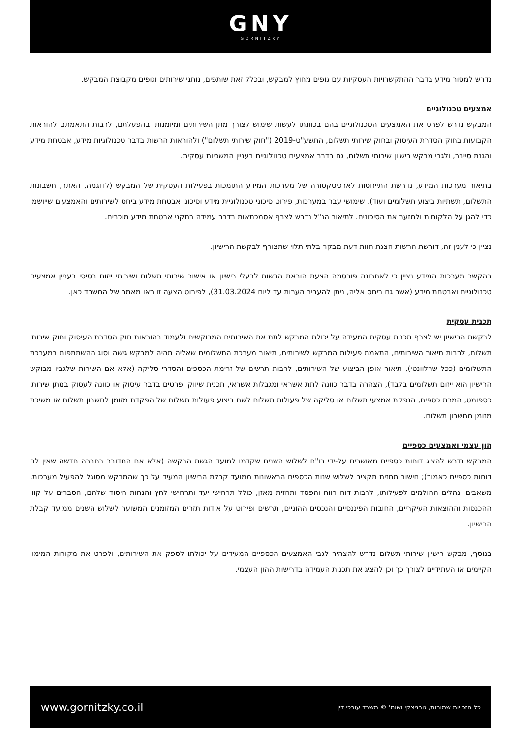GNY
GORNITZKY
נדרש למסור מידע בדבר ההתקשרויות העסקיות עם גופים מחוץ למבקש, ובכלל זאת שותפים, נותני שירותים וגופים מקבוצת המבקש.
אמצעים טכנולוגיים
המבקש נדרש לפרט את האמצעים הטכנולוגיים בהם בכוונתו לעשות שימוש לצורך מתן השירותים ומיומנותו בהפעלתם, לרבות התאמתם להוראות הקבועות בחוק הסדרת העיסוק ובחוק שירותי תשלום, התשע"ט-2019 ("חוק שירותי תשלום") ולהוראות הרשות בדבר טכנולוגיות מידע, אבטחת מידע והגנת סייבר, ולגבי מבקש רישיון שירותי תשלום, גם בדבר אמצעים טכנולוגיים בעניין המשכיות עסקית.
בתיאור מערכות המידע, נדרשת התייחסות לארכיטקטורה של מערכות המידע התומכות בפעילות העסקית של המבקש (לדוגמה, האתר, חשבונות התשלום, תשתיות ביצוע תשלומים ועוד), שימושי עבר במערכות, פירוט סיכוני טכנולוגיית מידע וסיכוני אבטחת מידע ביחס לשירותים והאמצעים שייושמו כדי להגן על הלקוחות ולמזער את הסיכונים. לתיאור הנ"ל נדרש לצרף אסמכתאות בדבר עמידה בתקני אבטחת מידע מוכרים.
נציין כי לענין זה, דורשת הרשות הצגת חוות דעת מבקר בלתי תלוי שתצורף לבקשת הרישיון.
בהקשר מערכות המידע נציין כי לאחרונה פורסמה הצעת הוראת הרשות לבעלי רישיון או אישור שירותי תשלום ושירותי ייזום בסיסי בעניין אמצעים טכנולוגיים ואבטחת מידע (אשר גם ביחס אליה, ניתן להעביר הערות עד ליום 31.03.2024), לפירוט הצעה זו ראו מאמר של המשרד כאן.
תכנית עסקית
לבקשת הרישיון יש לצרף תכנית עסקית המעידה על יכולת המבקש לתת את השירותים המבוקשים ולעמוד בהוראות חוק הסדרת העיסוק וחוק שירותי תשלום, לרבות תיאור השירותים, התאמת פעילות המבקש לשירותים, תיאור מערכת התשלומים שאליה תהיה למבקש גישה וסוג ההשתתפות במערכת התשלומים (ככל שרלוונטי), תיאור אופן הביצוע של השירותים, לרבות תרשים של זרימת הכספים והסדרי סליקה (אלא אם השירות שלגביו מבוקש הרישיון הוא ייזום תשלומים בלבד), הצהרה בדבר כוונה לתת אשראי ומגבלות אשראי, תכנית שיווק ופרטים בדבר עיסוק או כוונה לעסוק במתן שירותי כספומט, המרת כספים, הנפקת אמצעי תשלום או סליקה של פעולות תשלום לשם ביצוע פעולות תשלום של הפקדת מזומן לחשבון תשלום או משיכת מזומן מחשבון תשלום.
הון עצמי ואמצעים כספיים
המבקש נדרש להציג דוחות כספיים מאושרים על-ידי רו"ח לשלוש השנים שקדמו למועד הגשת הבקשה (אלא אם המדובר בחברה חדשה שאין לה דוחות כספיים כאמור); חישוב תחזית תקציב לשלוש שנות הכספים הראשונות ממועד קבלת הרישיון המעיד על כך שהמבקש מסוגל להפעיל מערכות, משאבים ונהלים ההולמים לפעילותו, לרבות דוח רווח והפסד ותחזית מאזן, כולל תרחישי יעד ותרחישי לחץ והנחות היסוד שלהם, הסברים על קווי ההכנסות וההוצאות העיקריים, החובות הפיננסיים והנכסים ההוניים, תרשים ופירוט על אודות תזרים המזומנים המשוער לשלוש השנים ממועד קבלת הרישיון.
בנוסף, מבקש רישיון שירותי תשלום נדרש להצהיר לגבי האמצעים הכספיים המעידים על יכולתו לספק את השירותים, ולפרט את מקורות המימון הקיימים או העתידיים לצורך כך וכן להציג את תכנית העמידה בדרישות ההון העצמי.
www.gornitzky.co.il כל הזכויות שמורות, גורניצקי ושות' © משרד עורכי דין